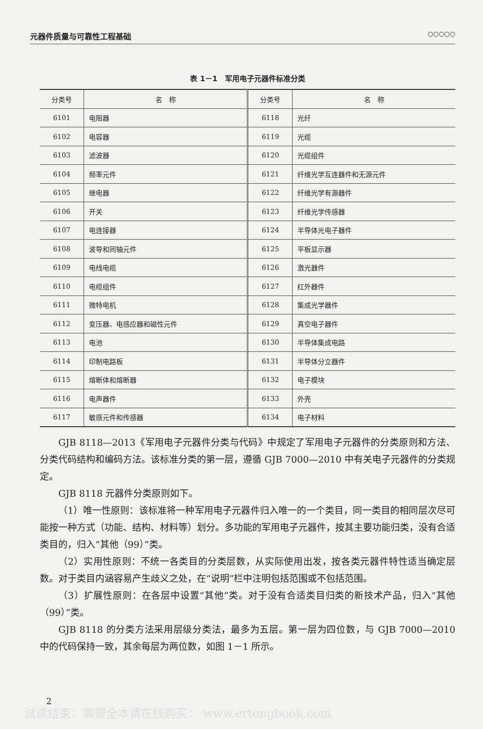元器件质量与可靠性工程基础 ○○○○○
表 1－1　军用电子元器件标准分类
| 分类号 | 名 称 | 分类号 | 名 称 |
| --- | --- | --- | --- |
| 6101 | 电阻器 | 6118 | 光纤 |
| 6102 | 电容器 | 6119 | 光缆 |
| 6103 | 滤波器 | 6120 | 光缆组件 |
| 6104 | 频率元件 | 6121 | 纤维光学互连器件和无源元件 |
| 6105 | 继电器 | 6122 | 纤维光学有源器件 |
| 6106 | 开关 | 6123 | 纤维光学传感器 |
| 6107 | 电连接器 | 6124 | 半导体光电子器件 |
| 6108 | 波导和同轴元件 | 6125 | 平板显示器 |
| 6109 | 电线电缆 | 6126 | 激光器件 |
| 6110 | 电缆组件 | 6127 | 红外器件 |
| 6111 | 微特电机 | 6128 | 集成光学器件 |
| 6112 | 变压器、电感应器和磁性元件 | 6129 | 真空电子器件 |
| 6113 | 电池 | 6130 | 半导体集成电路 |
| 6114 | 印制电路板 | 6131 | 半导体分立器件 |
| 6115 | 熔断体和熔断器 | 6132 | 电子模块 |
| 6116 | 电声器件 | 6133 | 外壳 |
| 6117 | 敏感元件和传感器 | 6134 | 电子材料 |
GJB 8118—2013《军用电子元器件分类与代码》中规定了军用电子元器件的分类原则和方法、分类代码结构和编码方法。该标准分类的第一层，遵循 GJB 7000—2010 中有关电子元器件的分类规定。
GJB 8118 元器件分类原则如下。
（1）唯一性原则：该标准将一种军用电子元器件归入唯一的一个类目，同一类目的相同层次尽可能按一种方式（功能、结构、材料等）划分。多功能的军用电子元器件，按其主要功能归类，没有合适类目的，归入“其他（99）”类。
（2）实用性原则：不统一各类目的分类层数，从实际使用出发，按各类元器件特性适当确定层数。对于类目内涵容易产生歧义之处，在“说明”栏中注明包括范围或不包括范围。
（3）扩展性原则：在各层中设置“其他”类。对于没有合适类目归类的新技术产品，归入“其他（99）”类。
GJB 8118 的分类方法采用层级分类法，最多为五层。第一层为四位数，与 GJB 7000—2010 中的代码保持一致，其余每层为两位数，如图 1－1 所示。
2
试读结束：需要全本请在线购买： www.ertongbook.com